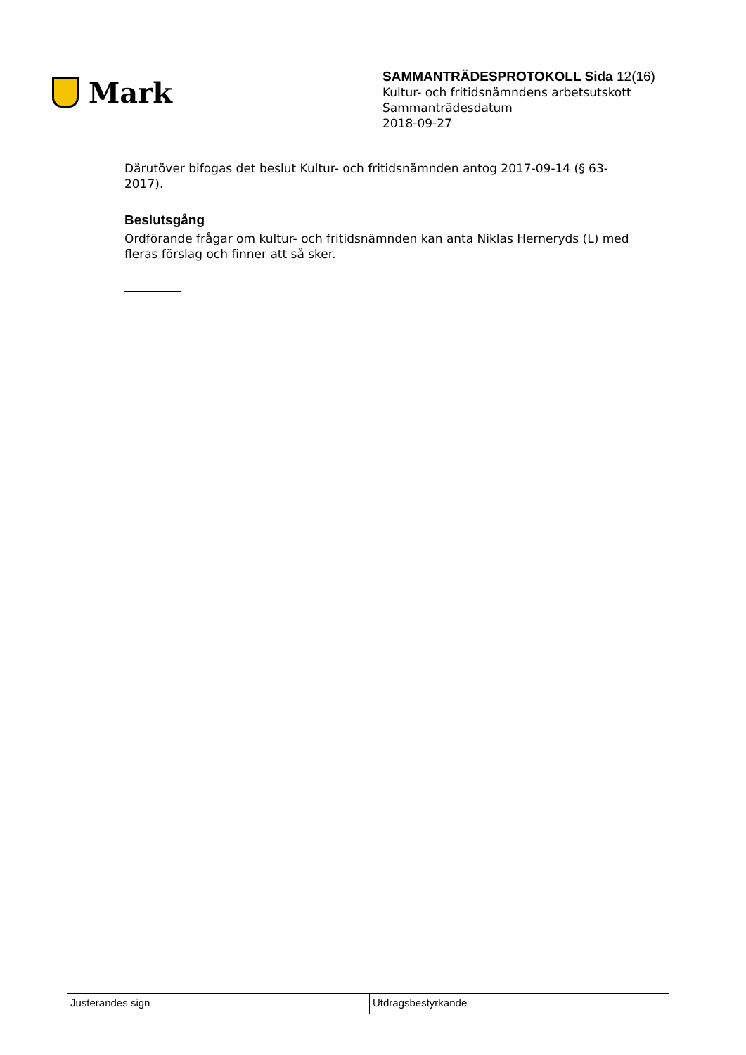Mark
SAMMANTRÄDESPROTOKOLL Sida 12(16)
Kultur- och fritidsnämndens arbetsutskott
Sammanträdesdatum
2018-09-27
Därutöver bifogas det beslut Kultur- och fritidsnämnden antog 2017-09-14 (§ 63-2017).
Beslutsgång
Ordförande frågar om kultur- och fritidsnämnden kan anta Niklas Herneryds (L) med fleras förslag och finner att så sker.
Justerandes sign Utdragsbestyrkande